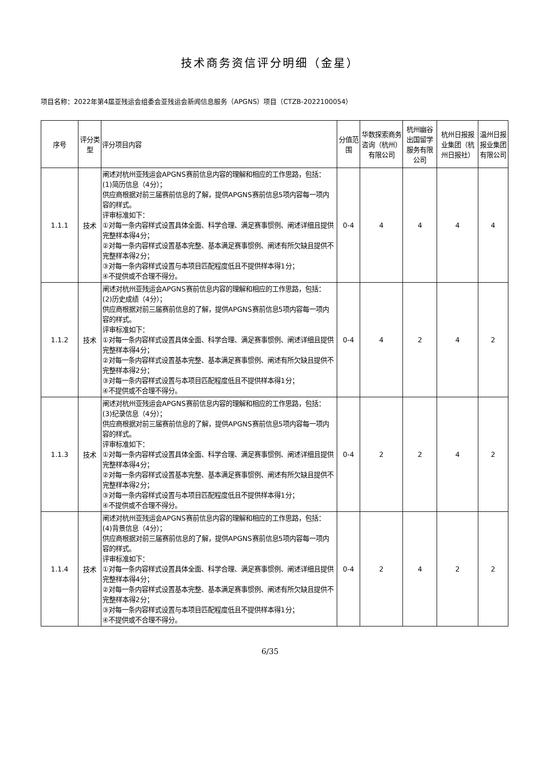技术商务资信评分明细（金星）
项目名称：2022年第4届亚残运会组委会亚残运会新闻信息服务（APGNS）项目（CTZB-2022100054）
| 序号 | 评分类型 | 评分项目内容 | 分值范围 | 华数探索商务咨询（杭州）有限公司 | 杭州幽谷出国留学服务有限公司 | 杭州日报报业集团（杭州日报社） | 温州日报报业集团有限公司 |
| --- | --- | --- | --- | --- | --- | --- | --- |
| 1.1.1 | 技术 | 阐述对杭州亚残运会APGNS赛前信息内容的理解和相应的工作思路，包括： (1)简历信息（4分）； 供应商根据对前三届赛前信息的了解，提供APGNS赛前信息5项内容每一项内容的样式。 评审标准如下： ①对每一条内容样式设置具体全面、科学合理、满足赛事惯例、阐述详细且提供完整样本得4分； ②对每一条内容样式设置基本完整、基本满足赛事惯例、阐述有所欠缺且提供不完整样本得2分； ③对每一条内容样式设置与本项目匹配程度低且不提供样本得1分； ④不提供或不合理不得分。 | 0-4 | 4 | 4 | 4 | 4 |
| 1.1.2 | 技术 | 阐述对杭州亚残运会APGNS赛前信息内容的理解和相应的工作思路，包括： (2)历史成绩（4分）； 供应商根据对前三届赛前信息的了解，提供APGNS赛前信息5项内容每一项内容的样式。 评审标准如下： ①对每一条内容样式设置具体全面、科学合理、满足赛事惯例、阐述详细且提供完整样本得4分； ②对每一条内容样式设置基本完整、基本满足赛事惯例、阐述有所欠缺且提供不完整样本得2分； ③对每一条内容样式设置与本项目匹配程度低且不提供样本得1分； ④不提供或不合理不得分。 | 0-4 | 4 | 2 | 4 | 2 |
| 1.1.3 | 技术 | 阐述对杭州亚残运会APGNS赛前信息内容的理解和相应的工作思路，包括： (3)纪录信息（4分）； 供应商根据对前三届赛前信息的了解，提供APGNS赛前信息5项内容每一项内容的样式。 评审标准如下： ①对每一条内容样式设置具体全面、科学合理、满足赛事惯例、阐述详细且提供完整样本得4分； ②对每一条内容样式设置基本完整、基本满足赛事惯例、阐述有所欠缺且提供不完整样本得2分； ③对每一条内容样式设置与本项目匹配程度低且不提供样本得1分； ④不提供或不合理不得分。 | 0-4 | 2 | 2 | 4 | 2 |
| 1.1.4 | 技术 | 阐述对杭州亚残运会APGNS赛前信息内容的理解和相应的工作思路，包括： (4)背景信息（4分）； 供应商根据对前三届赛前信息的了解，提供APGNS赛前信息5项内容每一项内容的样式。 评审标准如下： ①对每一条内容样式设置具体全面、科学合理、满足赛事惯例、阐述详细且提供完整样本得4分； ②对每一条内容样式设置基本完整、基本满足赛事惯例、阐述有所欠缺且提供不完整样本得2分； ③对每一条内容样式设置与本项目匹配程度低且不提供样本得1分； ④不提供或不合理不得分。 | 0-4 | 2 | 4 | 2 | 2 |
6/35